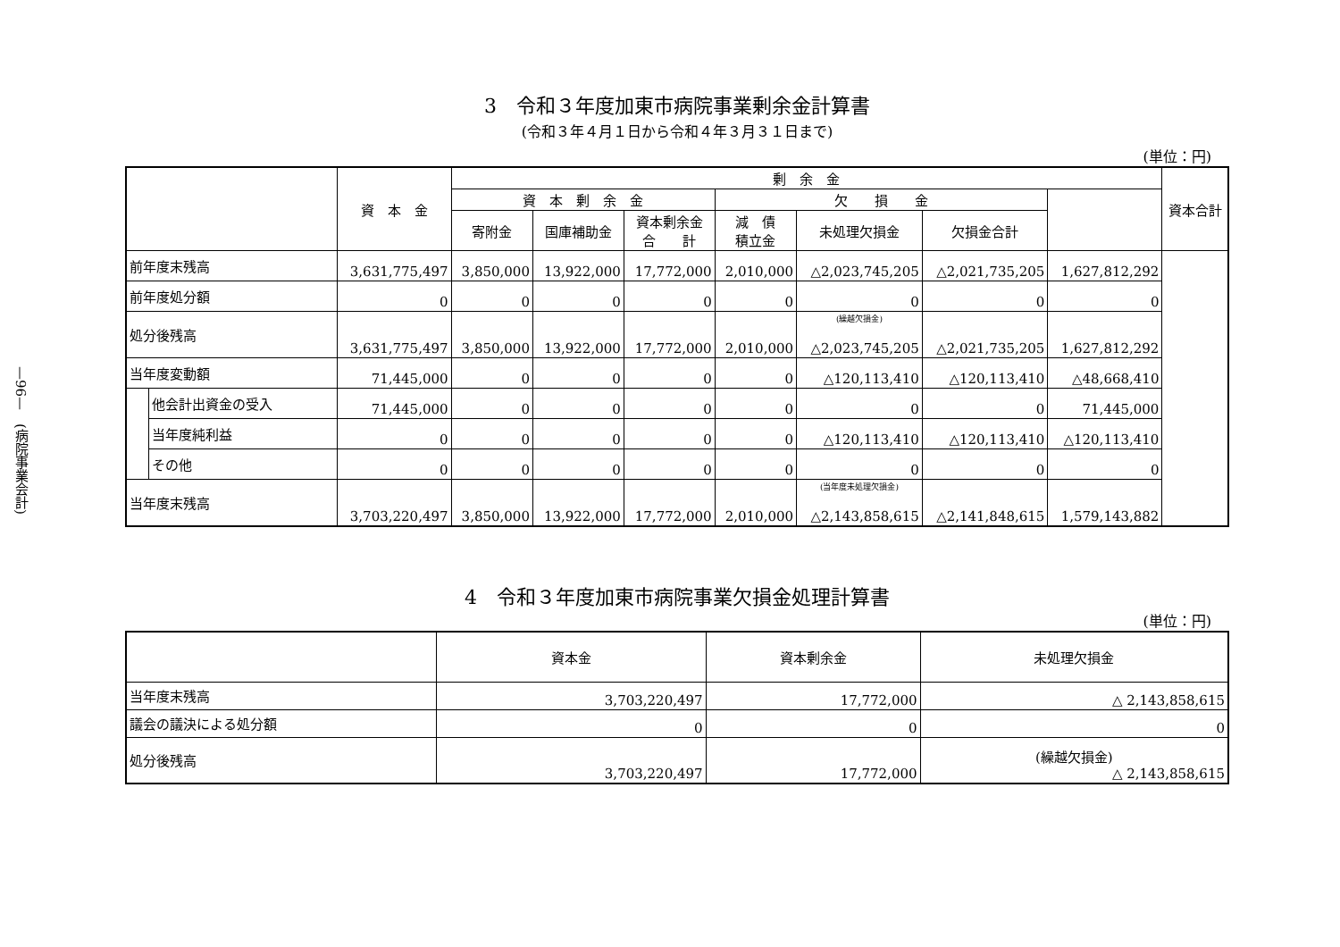—96—　(病院事業会計)
3　令和３年度加東市病院事業剰余金計算書
(令和３年４月１日から令和４年３月３１日まで)
(単位：円)
| | | 資 本 金 | 剰 余 金 | | | | | | | 資本合計 |
| --- | --- | --- | --- | --- | --- | --- | --- | --- | --- | --- |
| | | | 資 本 剰 余 金 | | | 欠 損 金 | | | | |
| | | | 寄附金 | 国庫補助金 | 資本剰余金 合 計 | 減 債 積立金 | 未処理欠損金 | 欠損金合計 | | |
| 前年度末残高 | | 3,631,775,497 | 3,850,000 | 13,922,000 | 17,772,000 | 2,010,000 | △2,023,745,205 | △2,021,735,205 | 1,627,812,292 | |
| 前年度処分額 | | 0 | 0 | 0 | 0 | 0 | 0 | 0 | 0 | |
| 処分後残高 | | 3,631,775,497 | 3,850,000 | 13,922,000 | 17,772,000 | 2,010,000 | (繰越欠損金) △2,023,745,205 | △2,021,735,205 | 1,627,812,292 | |
| 当年度変動額 | | 71,445,000 | 0 | 0 | 0 | 0 | △120,113,410 | △120,113,410 | △48,668,410 | |
| | 他会計出資金の受入 | 71,445,000 | 0 | 0 | 0 | 0 | 0 | 0 | 71,445,000 | |
| | 当年度純利益 | 0 | 0 | 0 | 0 | 0 | △120,113,410 | △120,113,410 | △120,113,410 | |
| | その他 | 0 | 0 | 0 | 0 | 0 | 0 | 0 | 0 | |
| 当年度末残高 | | 3,703,220,497 | 3,850,000 | 13,922,000 | 17,772,000 | 2,010,000 | (当年度未処理欠損金) △2,143,858,615 | △2,141,848,615 | 1,579,143,882 | |
4　令和３年度加東市病院事業欠損金処理計算書
(単位：円)
| | 資本金 | 資本剰余金 | 未処理欠損金 |
| --- | --- | --- | --- |
| 当年度末残高 | 3,703,220,497 | 17,772,000 | △ 2,143,858,615 |
| 議会の議決による処分額 | 0 | 0 | 0 |
| 処分後残高 | 3,703,220,497 | 17,772,000 | (繰越欠損金) △ 2,143,858,615 |